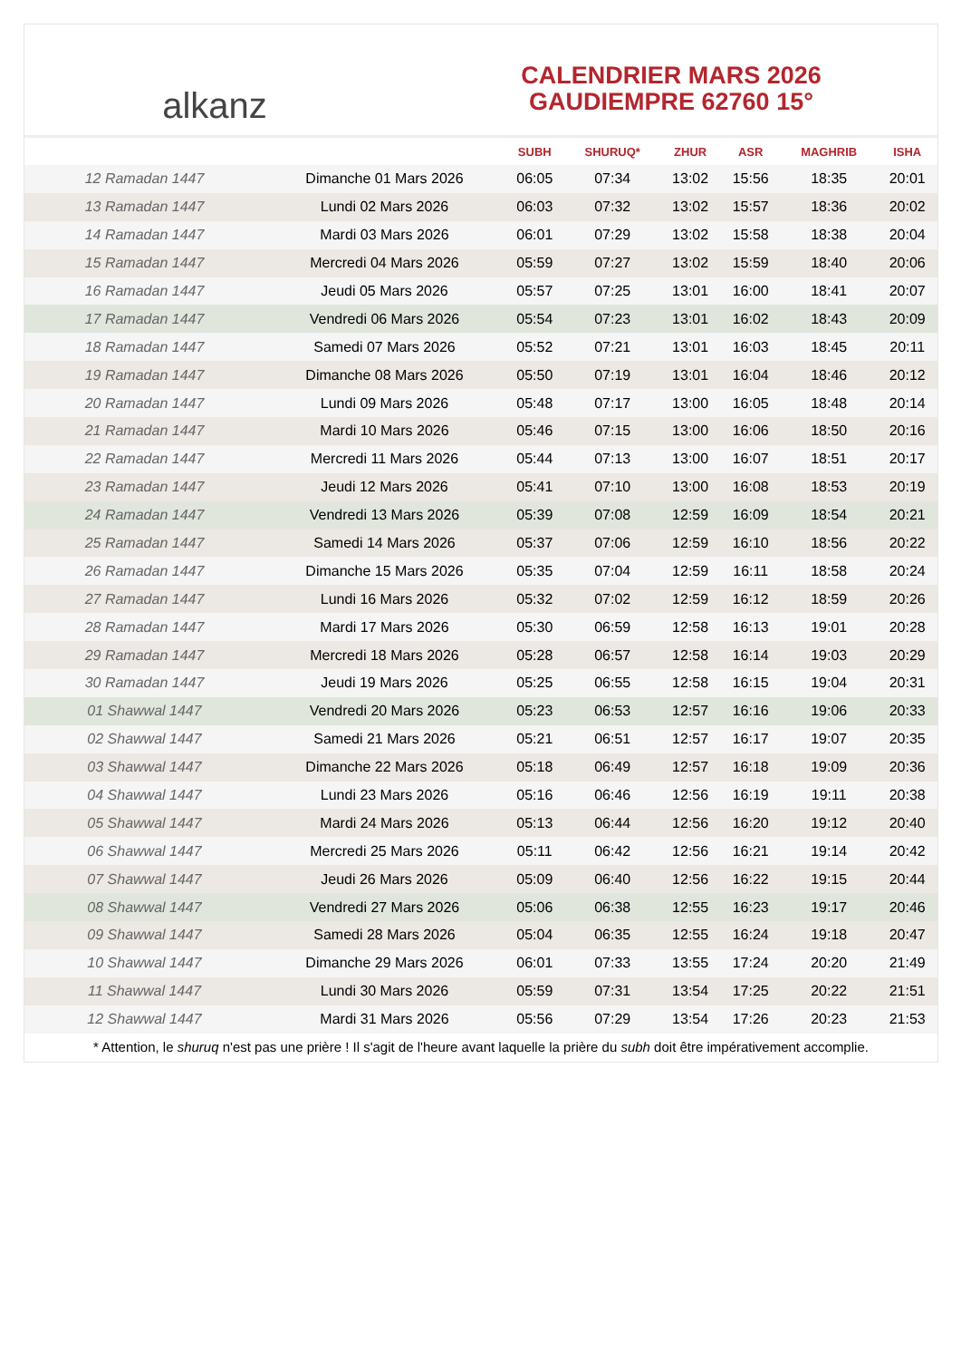alkanz
CALENDRIER MARS 2026
GAUDIEMPRE 62760 15°
| | | SUBH | SHURUQ* | ZHUR | ASR | MAGHRIB | ISHA |
| --- | --- | --- | --- | --- | --- | --- | --- |
| 12 Ramadan 1447 | Dimanche 01 Mars 2026 | 06:05 | 07:34 | 13:02 | 15:56 | 18:35 | 20:01 |
| 13 Ramadan 1447 | Lundi 02 Mars 2026 | 06:03 | 07:32 | 13:02 | 15:57 | 18:36 | 20:02 |
| 14 Ramadan 1447 | Mardi 03 Mars 2026 | 06:01 | 07:29 | 13:02 | 15:58 | 18:38 | 20:04 |
| 15 Ramadan 1447 | Mercredi 04 Mars 2026 | 05:59 | 07:27 | 13:02 | 15:59 | 18:40 | 20:06 |
| 16 Ramadan 1447 | Jeudi 05 Mars 2026 | 05:57 | 07:25 | 13:01 | 16:00 | 18:41 | 20:07 |
| 17 Ramadan 1447 | Vendredi 06 Mars 2026 | 05:54 | 07:23 | 13:01 | 16:02 | 18:43 | 20:09 |
| 18 Ramadan 1447 | Samedi 07 Mars 2026 | 05:52 | 07:21 | 13:01 | 16:03 | 18:45 | 20:11 |
| 19 Ramadan 1447 | Dimanche 08 Mars 2026 | 05:50 | 07:19 | 13:01 | 16:04 | 18:46 | 20:12 |
| 20 Ramadan 1447 | Lundi 09 Mars 2026 | 05:48 | 07:17 | 13:00 | 16:05 | 18:48 | 20:14 |
| 21 Ramadan 1447 | Mardi 10 Mars 2026 | 05:46 | 07:15 | 13:00 | 16:06 | 18:50 | 20:16 |
| 22 Ramadan 1447 | Mercredi 11 Mars 2026 | 05:44 | 07:13 | 13:00 | 16:07 | 18:51 | 20:17 |
| 23 Ramadan 1447 | Jeudi 12 Mars 2026 | 05:41 | 07:10 | 13:00 | 16:08 | 18:53 | 20:19 |
| 24 Ramadan 1447 | Vendredi 13 Mars 2026 | 05:39 | 07:08 | 12:59 | 16:09 | 18:54 | 20:21 |
| 25 Ramadan 1447 | Samedi 14 Mars 2026 | 05:37 | 07:06 | 12:59 | 16:10 | 18:56 | 20:22 |
| 26 Ramadan 1447 | Dimanche 15 Mars 2026 | 05:35 | 07:04 | 12:59 | 16:11 | 18:58 | 20:24 |
| 27 Ramadan 1447 | Lundi 16 Mars 2026 | 05:32 | 07:02 | 12:59 | 16:12 | 18:59 | 20:26 |
| 28 Ramadan 1447 | Mardi 17 Mars 2026 | 05:30 | 06:59 | 12:58 | 16:13 | 19:01 | 20:28 |
| 29 Ramadan 1447 | Mercredi 18 Mars 2026 | 05:28 | 06:57 | 12:58 | 16:14 | 19:03 | 20:29 |
| 30 Ramadan 1447 | Jeudi 19 Mars 2026 | 05:25 | 06:55 | 12:58 | 16:15 | 19:04 | 20:31 |
| 01 Shawwal 1447 | Vendredi 20 Mars 2026 | 05:23 | 06:53 | 12:57 | 16:16 | 19:06 | 20:33 |
| 02 Shawwal 1447 | Samedi 21 Mars 2026 | 05:21 | 06:51 | 12:57 | 16:17 | 19:07 | 20:35 |
| 03 Shawwal 1447 | Dimanche 22 Mars 2026 | 05:18 | 06:49 | 12:57 | 16:18 | 19:09 | 20:36 |
| 04 Shawwal 1447 | Lundi 23 Mars 2026 | 05:16 | 06:46 | 12:56 | 16:19 | 19:11 | 20:38 |
| 05 Shawwal 1447 | Mardi 24 Mars 2026 | 05:13 | 06:44 | 12:56 | 16:20 | 19:12 | 20:40 |
| 06 Shawwal 1447 | Mercredi 25 Mars 2026 | 05:11 | 06:42 | 12:56 | 16:21 | 19:14 | 20:42 |
| 07 Shawwal 1447 | Jeudi 26 Mars 2026 | 05:09 | 06:40 | 12:56 | 16:22 | 19:15 | 20:44 |
| 08 Shawwal 1447 | Vendredi 27 Mars 2026 | 05:06 | 06:38 | 12:55 | 16:23 | 19:17 | 20:46 |
| 09 Shawwal 1447 | Samedi 28 Mars 2026 | 05:04 | 06:35 | 12:55 | 16:24 | 19:18 | 20:47 |
| 10 Shawwal 1447 | Dimanche 29 Mars 2026 | 06:01 | 07:33 | 13:55 | 17:24 | 20:20 | 21:49 |
| 11 Shawwal 1447 | Lundi 30 Mars 2026 | 05:59 | 07:31 | 13:54 | 17:25 | 20:22 | 21:51 |
| 12 Shawwal 1447 | Mardi 31 Mars 2026 | 05:56 | 07:29 | 13:54 | 17:26 | 20:23 | 21:53 |
* Attention, le shuruq n'est pas une prière ! Il s'agit de l'heure avant laquelle la prière du subh doit être impérativement accomplie.